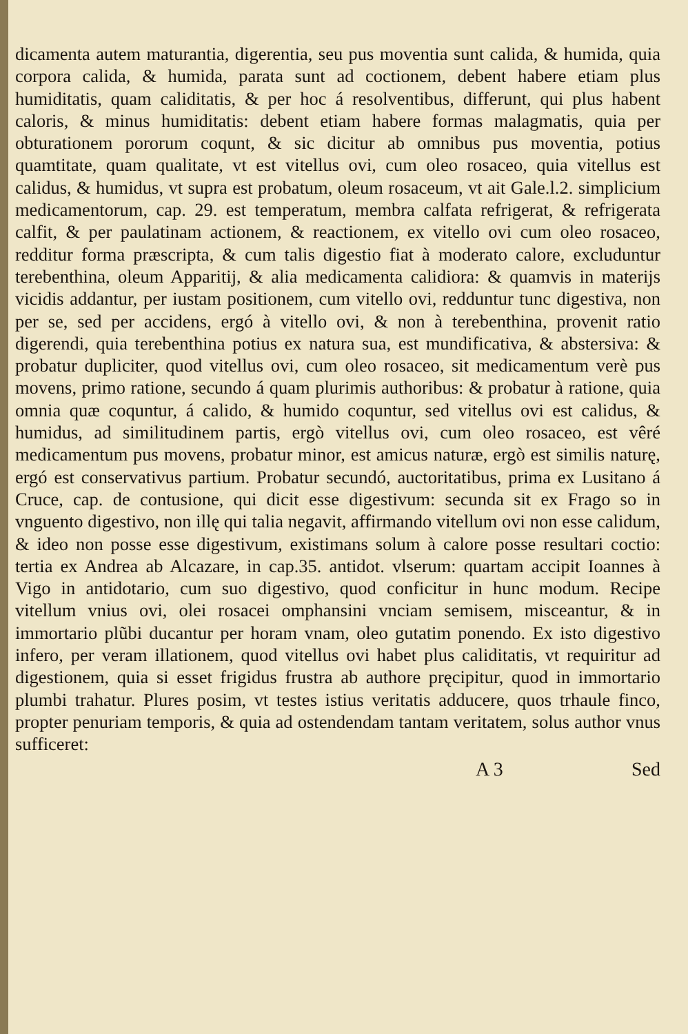dicamenta autem maturantia, digerentia, seu pus moventia sunt calida, & humida, quia corpora calida, & humida, parata sunt ad coctionem, debent habere etiam plus humiditatis, quam caliditatis, & per hoc á resolventibus, differunt, qui plus habent caloris, & minus humiditatis: debent etiam habere formas malagmatis, quia per obturationem pororum coqunt, & sic dicitur ab omnibus pus moventia, potius quamtitate, quam qualitate, vt est vitellus ovi, cum oleo rosaceo, quia vitellus est calidus, & humidus, vt supra est probatum, oleum rosaceum, vt ait Gale.l.2. simplicium medicamentorum, cap. 29. est temperatum, membra calfata refrigerat, & refrigerata calfit, & per paulatinam actionem, & reactionem, ex vitello ovi cum oleo rosaceo, redditur forma præscripta, & cum talis digestio fiat à moderato calore, excluduntur terebenthina, oleum Apparitij, & alia medicamenta calidiora: & quamvis in materijs vicidis addantur, per iustam positionem, cum vitello ovi, redduntur tunc digestiva, non per se, sed per accidens, ergó à vitello ovi, & non à terebenthina, provenit ratio digerendi, quia terebenthina potius ex natura sua, est mundificativa, & abstersiva: & probatur dupliciter, quod vitellus ovi, cum oleo rosaceo, sit medicamentum verè pus movens, primo ratione, secundo á quam plurimis authoribus: & probatur à ratione, quia omnia quæ coquntur, á calido, & humido coquntur, sed vitellus ovi est calidus, & humidus, ad similitudinem partis, ergò vitellus ovi, cum oleo rosaceo, est vêré medicamentum pus movens, probatur minor, est amicus naturæ, ergò est similis naturę, ergó est conservativus partium. Probatur secundó, auctoritatibus, prima ex Lusitano á Cruce, cap. de contusione, qui dicit esse digestivum: secunda sit ex Frago so in vnguento digestivo, non illę qui talia negavit, affirmando vitellum ovi non esse calidum, & ideo non posse esse digestivum, existimans solum à calore posse resultari coctio: tertia ex Andrea ab Alcazare, in cap.35. antidot. vlserum: quartam accipit Ioannes à Vigo in antidotario, cum suo digestivo, quod conficitur in hunc modum. Recipe vitellum vnius ovi, olei rosacei omphansini vnciam semisem, misceantur, & in immortario plũbi ducantur per horam vnam, oleo gutatim ponendo. Ex isto digestivo infero, per veram illationem, quod vitellus ovi habet plus caliditatis, vt requiritur ad digestionem, quia si esset frigidus frustra ab authore pręcipitur, quod in immortario plumbi trahatur. Plures posim, vt testes istius veritatis adducere, quos trhaule finco, propter penuriam temporis, & quia ad ostendendam tantam veritatem, solus author vnus sufficeret:
A 3 Sed